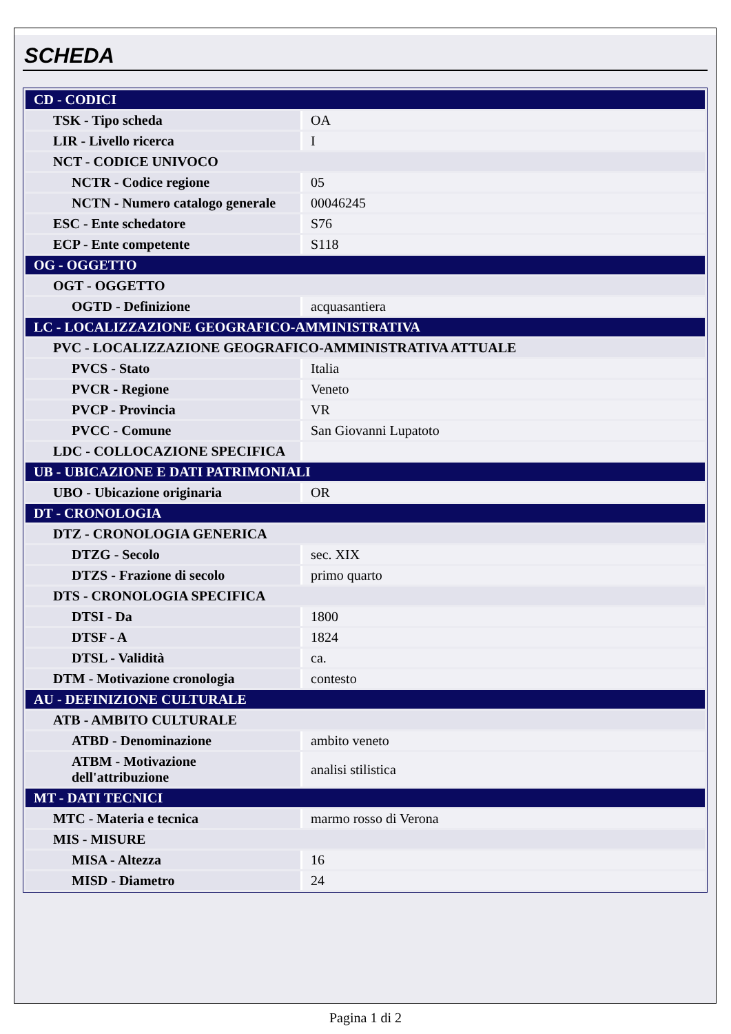SCHEDA
| CD - CODICI | |
| TSK - Tipo scheda | OA |
| LIR - Livello ricerca | I |
| NCT - CODICE UNIVOCO | |
| NCTR - Codice regione | 05 |
| NCTN - Numero catalogo generale | 00046245 |
| ESC - Ente schedatore | S76 |
| ECP - Ente competente | S118 |
| OG - OGGETTO | |
| OGT - OGGETTO | |
| OGTD - Definizione | acquasantiera |
| LC - LOCALIZZAZIONE GEOGRAFICO-AMMINISTRATIVA | |
| PVC - LOCALIZZAZIONE GEOGRAFICO-AMMINISTRATIVA ATTUALE | |
| PVCS - Stato | Italia |
| PVCR - Regione | Veneto |
| PVCP - Provincia | VR |
| PVCC - Comune | San Giovanni Lupatoto |
| LDC - COLLOCAZIONE SPECIFICA | |
| UB - UBICAZIONE E DATI PATRIMONIALI | |
| UBO - Ubicazione originaria | OR |
| DT - CRONOLOGIA | |
| DTZ - CRONOLOGIA GENERICA | |
| DTZG - Secolo | sec. XIX |
| DTZS - Frazione di secolo | primo quarto |
| DTS - CRONOLOGIA SPECIFICA | |
| DTSI - Da | 1800 |
| DTSF - A | 1824 |
| DTSL - Validità | ca. |
| DTM - Motivazione cronologia | contesto |
| AU - DEFINIZIONE CULTURALE | |
| ATB - AMBITO CULTURALE | |
| ATBD - Denominazione | ambito veneto |
| ATBM - Motivazione dell'attribuzione | analisi stilistica |
| MT - DATI TECNICI | |
| MTC - Materia e tecnica | marmo rosso di Verona |
| MIS - MISURE | |
| MISA - Altezza | 16 |
| MISD - Diametro | 24 |
Pagina 1 di 2